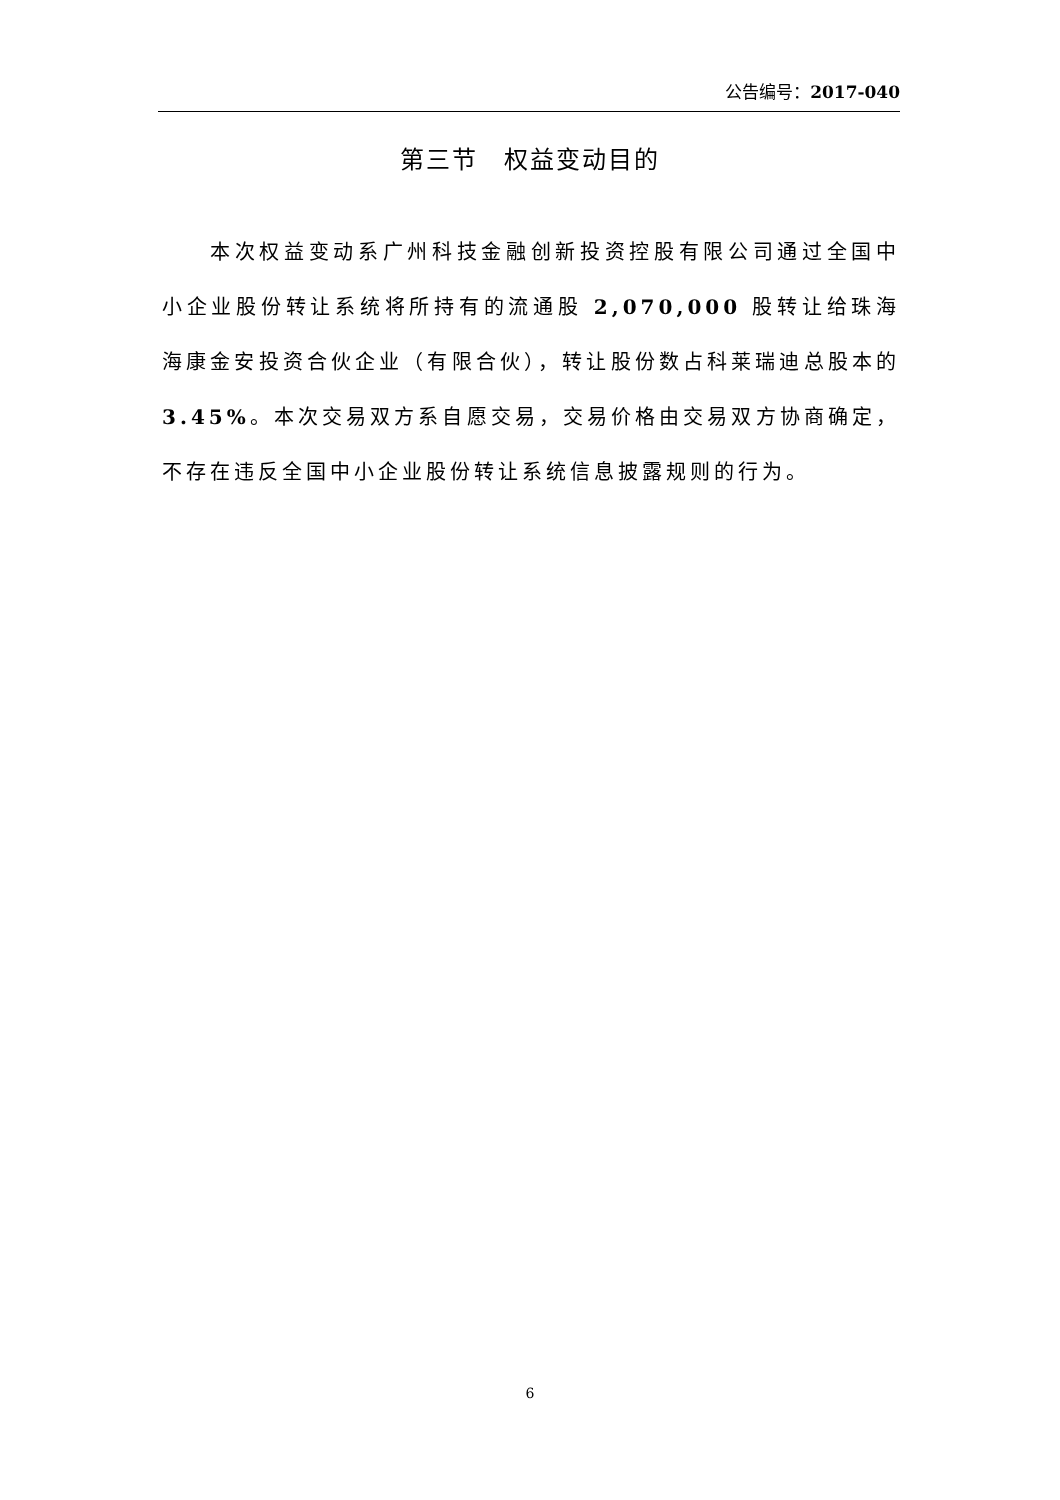公告编号：2017-040
第三节　权益变动目的
本次权益变动系广州科技金融创新投资控股有限公司通过全国中小企业股份转让系统将所持有的流通股 2,070,000 股转让给珠海海康金安投资合伙企业（有限合伙），转让股份数占科莱瑞迪总股本的 3.45%。本次交易双方系自愿交易，交易价格由交易双方协商确定，不存在违反全国中小企业股份转让系统信息披露规则的行为。
6